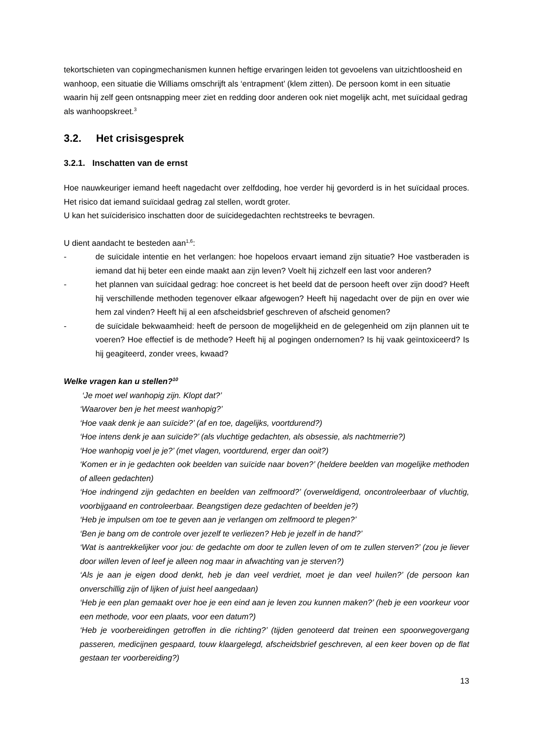tekortschieten van copingmechanismen kunnen heftige ervaringen leiden tot gevoelens van uitzichtloosheid en wanhoop, een situatie die Williams omschrijft als ‘entrapment’ (klem zitten). De persoon komt in een situatie waarin hij zelf geen ontsnapping meer ziet en redding door anderen ook niet mogelijk acht, met suïcidaal gedrag als wanhoopskreet.<sup>3</sup>
3.2. Het crisisgesprek
3.2.1. Inschatten van de ernst
Hoe nauwkeuriger iemand heeft nagedacht over zelfdoding, hoe verder hij gevorderd is in het suïcidaal proces. Het risico dat iemand suïcidaal gedrag zal stellen, wordt groter.
U kan het suïciderisico inschatten door de suïcidegedachten rechtstreeks te bevragen.
U dient aandacht te besteden aan<sup>1,6</sup>:
- de suïcidale intentie en het verlangen: hoe hopeloos ervaart iemand zijn situatie? Hoe vastberaden is iemand dat hij beter een einde maakt aan zijn leven? Voelt hij zichzelf een last voor anderen?
- het plannen van suïcidaal gedrag: hoe concreet is het beeld dat de persoon heeft over zijn dood? Heeft hij verschillende methoden tegenover elkaar afgewogen? Heeft hij nagedacht over de pijn en over wie hem zal vinden? Heeft hij al een afscheidsbrief geschreven of afscheid genomen?
- de suïcidale bekwaamheid: heeft de persoon de mogelijkheid en de gelegenheid om zijn plannen uit te voeren? Hoe effectief is de methode? Heeft hij al pogingen ondernomen? Is hij vaak geïntoxiceerd? Is hij geagiteerd, zonder vrees, kwaad?
Welke vragen kan u stellen?<sup>10</sup>
‘Je moet wel wanhopig zijn. Klopt dat?’
‘Waarover ben je het meest wanhopig?’
‘Hoe vaak denk je aan suïcide?’ (af en toe, dagelijks, voortdurend?)
‘Hoe intens denk je aan suïcide?’ (als vluchtige gedachten, als obsessie, als nachtmerrie?)
‘Hoe wanhopig voel je je?’ (met vlagen, voortdurend, erger dan ooit?)
‘Komen er in je gedachten ook beelden van suïcide naar boven?’ (heldere beelden van mogelijke methoden of alleen gedachten)
‘Hoe indringend zijn gedachten en beelden van zelfmoord?’ (overweldigend, oncontroleerbaar of vluchtig, voorbijgaand en controleerbaar. Beangstigen deze gedachten of beelden je?)
‘Heb je impulsen om toe te geven aan je verlangen om zelfmoord te plegen?’
‘Ben je bang om de controle over jezelf te verliezen? Heb je jezelf in de hand?’
‘Wat is aantrekkelijker voor jou: de gedachte om door te zullen leven of om te zullen sterven?’ (zou je liever door willen leven of leef je alleen nog maar in afwachting van je sterven?)
‘Als je aan je eigen dood denkt, heb je dan veel verdriet, moet je dan veel huilen?’ (de persoon kan onverschillig zijn of lijken of juist heel aangedaan)
‘Heb je een plan gemaakt over hoe je een eind aan je leven zou kunnen maken?’ (heb je een voorkeur voor een methode, voor een plaats, voor een datum?)
‘Heb je voorbereidingen getroffen in die richting?’ (tijden genoteerd dat treinen een spoorwegovergang passeren, medicijnen gespaard, touw klaargelegd, afscheidsbrief geschreven, al een keer boven op de flat gestaan ter voorbereiding?)
13